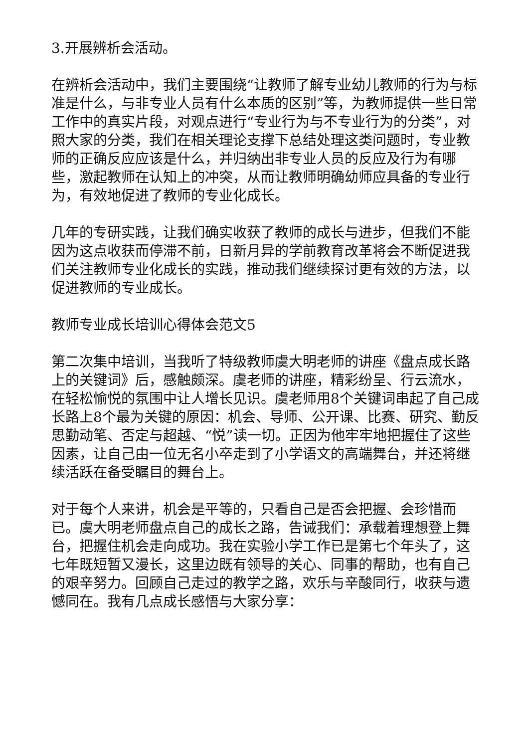3.开展辨析会活动。
在辨析会活动中，我们主要围绕“让教师了解专业幼儿教师的行为与标准是什么，与非专业人员有什么本质的区别”等，为教师提供一些日常工作中的真实片段，对观点进行“专业行为与不专业行为的分类”，对照大家的分类，我们在相关理论支撑下总结处理这类问题时，专业教师的正确反应应该是什么，并归纳出非专业人员的反应及行为有哪些，激起教师在认知上的冲突，从而让教师明确幼师应具备的专业行为，有效地促进了教师的专业化成长。
几年的专研实践，让我们确实收获了教师的成长与进步，但我们不能因为这点收获而停滞不前，日新月异的学前教育改革将会不断促进我们关注教师专业化成长的实践，推动我们继续探讨更有效的方法，以促进教师的专业成长。
教师专业成长培训心得体会范文5
第二次集中培训，当我听了特级教师虞大明老师的讲座《盘点成长路上的关键词》后，感触颇深。虞老师的讲座，精彩纷呈、行云流水，在轻松愉悦的氛围中让人增长见识。虞老师用8个关键词串起了自己成长路上8个最为关键的原因：机会、导师、公开课、比赛、研究、勤反思勤动笔、否定与超越、“悦”读一切。正因为他牢牢地把握住了这些因素，让自己由一位无名小卒走到了小学语文的高端舞台，并还将继续活跃在备受瞩目的舞台上。
对于每个人来讲，机会是平等的，只看自己是否会把握、会珍惜而已。虞大明老师盘点自己的成长之路，告诫我们：承载着理想登上舞台，把握住机会走向成功。我在实验小学工作已是第七个年头了，这七年既短暂又漫长，这里边既有领导的关心、同事的帮助，也有自己的艰辛努力。回顾自己走过的教学之路，欢乐与辛酸同行，收获与遗憾同在。我有几点成长感悟与大家分享：